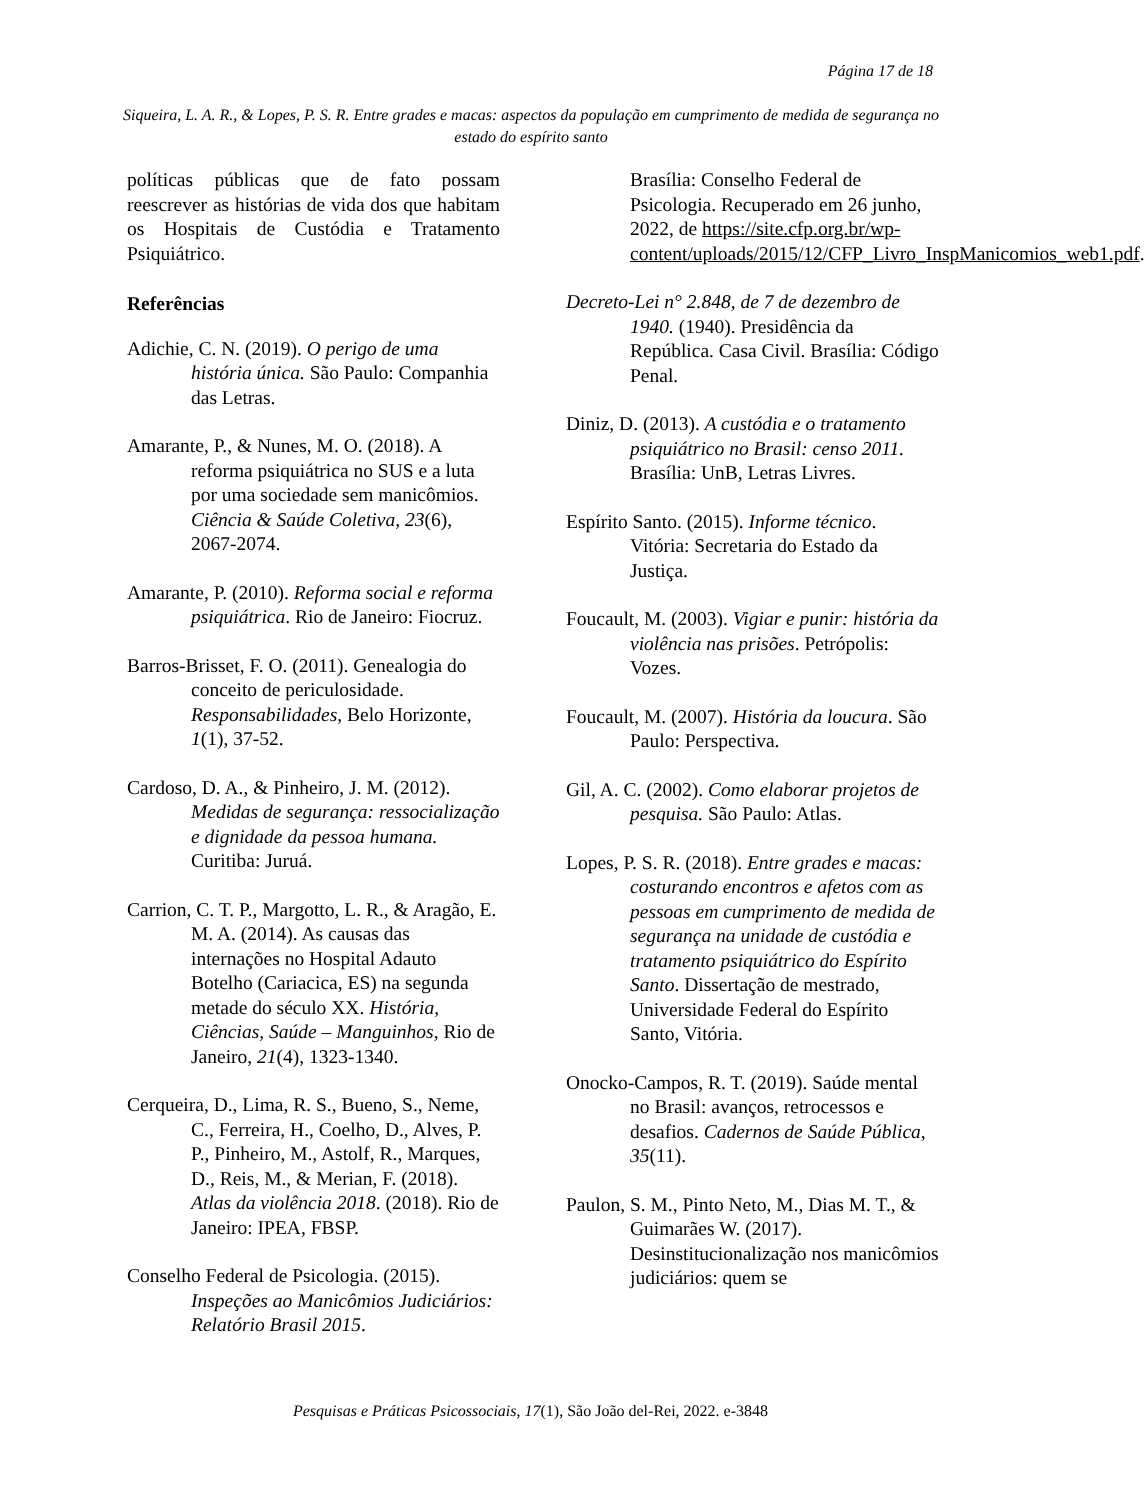Página 17 de 18
Siqueira, L. A. R., & Lopes, P. S. R. Entre grades e macas: aspectos da população em cumprimento de medida de segurança no estado do espírito santo
políticas públicas que de fato possam reescrever as histórias de vida dos que habitam os Hospitais de Custódia e Tratamento Psiquiátrico.
Referências
Adichie, C. N. (2019). O perigo de uma história única. São Paulo: Companhia das Letras.
Amarante, P., & Nunes, M. O. (2018). A reforma psiquiátrica no SUS e a luta por uma sociedade sem manicômios. Ciência & Saúde Coletiva, 23(6), 2067-2074.
Amarante, P. (2010). Reforma social e reforma psiquiátrica. Rio de Janeiro: Fiocruz.
Barros-Brisset, F. O. (2011). Genealogia do conceito de periculosidade. Responsabilidades, Belo Horizonte, 1(1), 37-52.
Cardoso, D. A., & Pinheiro, J. M. (2012). Medidas de segurança: ressocialização e dignidade da pessoa humana. Curitiba: Juruá.
Carrion, C. T. P., Margotto, L. R., & Aragão, E. M. A. (2014). As causas das internações no Hospital Adauto Botelho (Cariacica, ES) na segunda metade do século XX. História, Ciências, Saúde – Manguinhos, Rio de Janeiro, 21(4), 1323-1340.
Cerqueira, D., Lima, R. S., Bueno, S., Neme, C., Ferreira, H., Coelho, D., Alves, P. P., Pinheiro, M., Astolf, R., Marques, D., Reis, M., & Merian, F. (2018). Atlas da violência 2018. (2018). Rio de Janeiro: IPEA, FBSP.
Conselho Federal de Psicologia. (2015). Inspeções ao Manicômios Judiciários: Relatório Brasil 2015.
Brasília: Conselho Federal de Psicologia. Recuperado em 26 junho, 2022, de https://site.cfp.org.br/wp-content/uploads/2015/12/CFP_Livro_InspManicomios_web1.pdf.
Decreto-Lei n° 2.848, de 7 de dezembro de 1940. (1940). Presidência da República. Casa Civil. Brasília: Código Penal.
Diniz, D. (2013). A custódia e o tratamento psiquiátrico no Brasil: censo 2011. Brasília: UnB, Letras Livres.
Espírito Santo. (2015). Informe técnico. Vitória: Secretaria do Estado da Justiça.
Foucault, M. (2003). Vigiar e punir: história da violência nas prisões. Petrópolis: Vozes.
Foucault, M. (2007). História da loucura. São Paulo: Perspectiva.
Gil, A. C. (2002). Como elaborar projetos de pesquisa. São Paulo: Atlas.
Lopes, P. S. R. (2018). Entre grades e macas: costurando encontros e afetos com as pessoas em cumprimento de medida de segurança na unidade de custódia e tratamento psiquiátrico do Espírito Santo. Dissertação de mestrado, Universidade Federal do Espírito Santo, Vitória.
Onocko-Campos, R. T. (2019). Saúde mental no Brasil: avanços, retrocessos e desafios. Cadernos de Saúde Pública, 35(11).
Paulon, S. M., Pinto Neto, M., Dias M. T., & Guimarães W. (2017). Desinstitucionalização nos manicômios judiciários: quem se
Pesquisas e Práticas Psicossociais, 17(1), São João del-Rei, 2022. e-3848